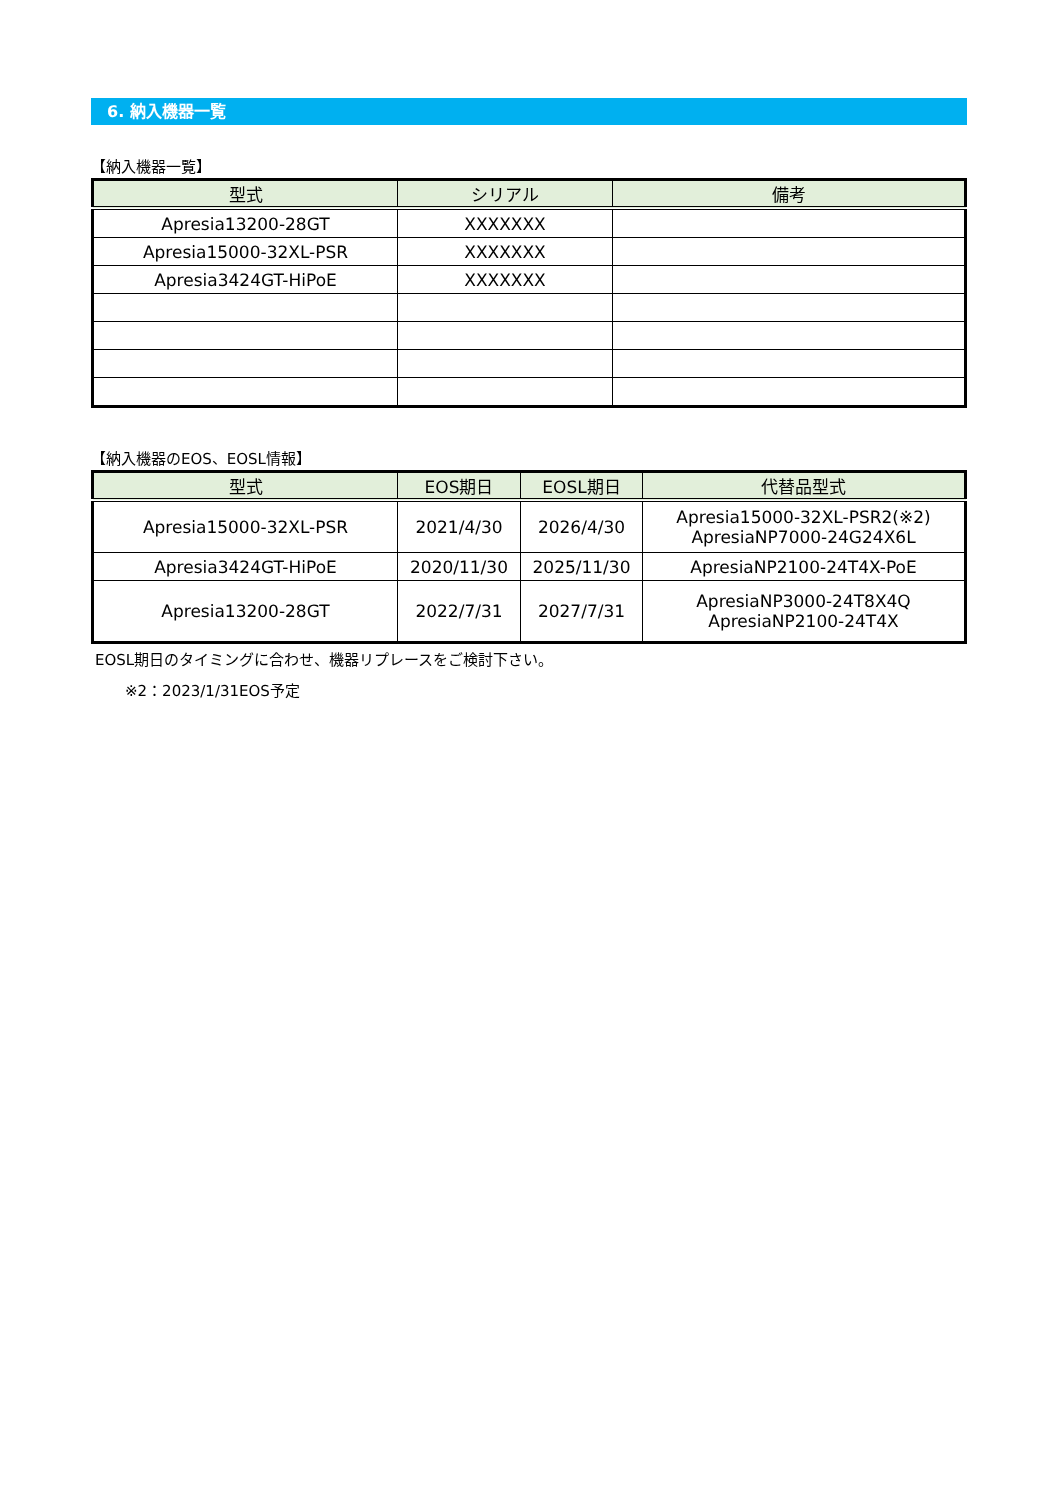6. 納入機器一覧
【納入機器一覧】
| 型式 | シリアル | 備考 |
| --- | --- | --- |
| Apresia13200-28GT | XXXXXXX | |
| Apresia15000-32XL-PSR | XXXXXXX | |
| Apresia3424GT-HiPoE | XXXXXXX | |
【納入機器のEOS、EOSL情報】
| 型式 | EOS期日 | EOSL期日 | 代替品型式 |
| --- | --- | --- | --- |
| Apresia15000-32XL-PSR | 2021/4/30 | 2026/4/30 | Apresia15000-32XL-PSR2(※2) ApresiaNP7000-24G24X6L |
| Apresia3424GT-HiPoE | 2020/11/30 | 2025/11/30 | ApresiaNP2100-24T4X-PoE |
| Apresia13200-28GT | 2022/7/31 | 2027/7/31 | ApresiaNP3000-24T8X4Q ApresiaNP2100-24T4X |
EOSL期日のタイミングに合わせ、機器リプレースをご検討下さい。
※2：2023/1/31EOS予定